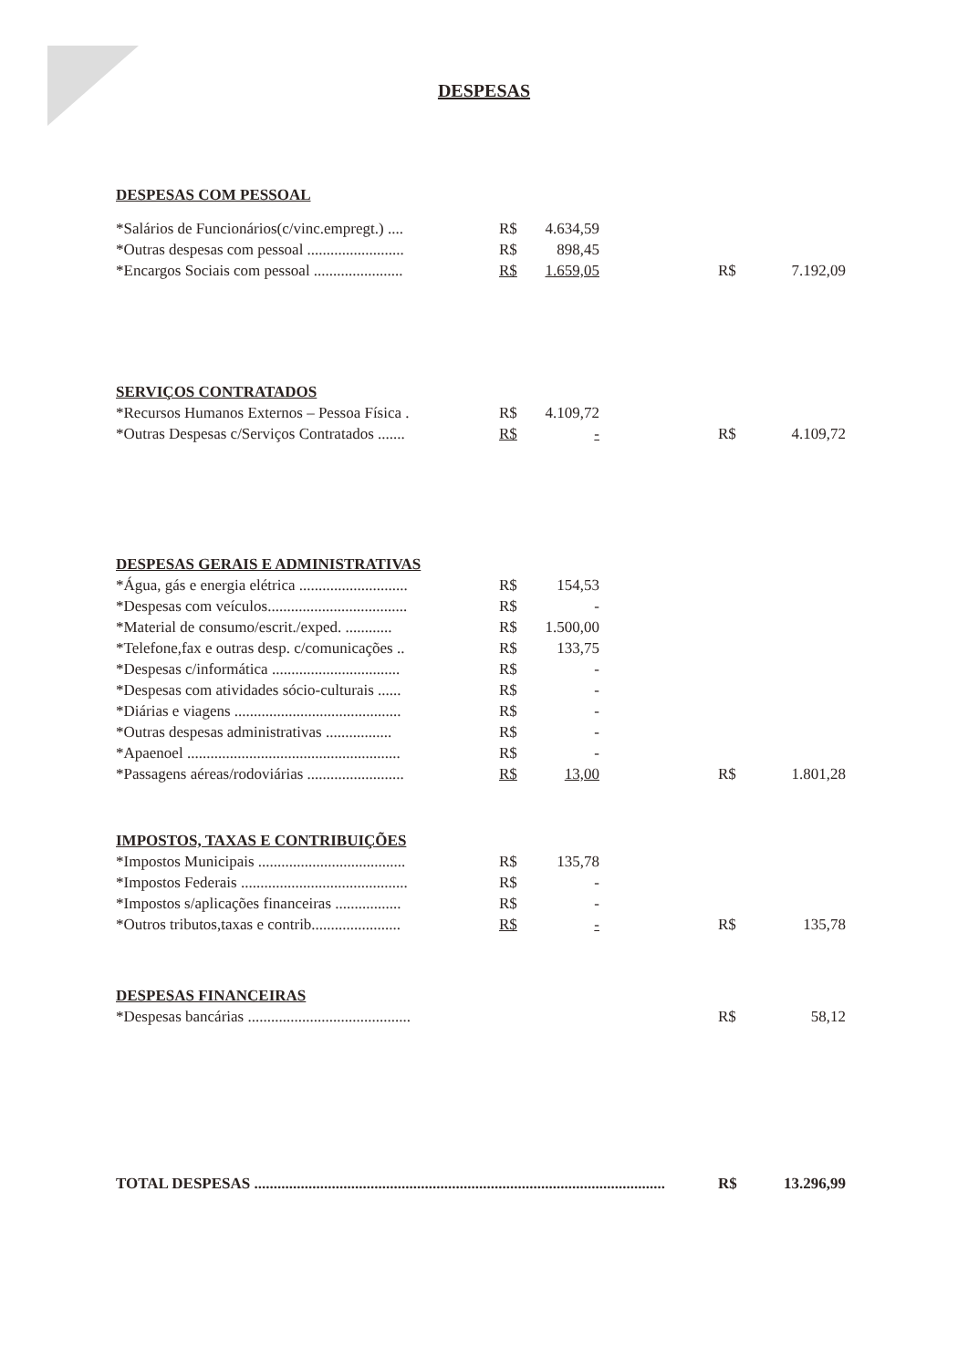DESPESAS
| DESPESAS COM PESSOAL | | | | | |
| *Salários de Funcionários(c/vinc.empregt.) .... | R$ | 4.634,59 | | | |
| *Outras despesas com pessoal ......................... | R$ | 898,45 | | | |
| *Encargos Sociais com pessoal ....................... | R$ | 1.659,05 | | R$ | 7.192,09 |
| SERVIÇOS CONTRATADOS | | | | | |
| *Recursos Humanos Externos – Pessoa Física . | R$ | 4.109,72 | | | |
| *Outras Despesas c/Serviços Contratados ....... | R$ | - | | R$ | 4.109,72 |
| DESPESAS GERAIS E ADMINISTRATIVAS | | | | | |
| *Água, gás e energia elétrica ............................ | R$ | 154,53 | | | |
| *Despesas com veículos.................................... | R$ | - | | | |
| *Material de consumo/escrit./exped. ............ | R$ | 1.500,00 | | | |
| *Telefone,fax e outras desp. c/comunicações .. | R$ | 133,75 | | | |
| *Despesas c/informática ................................. | R$ | - | | | |
| *Despesas com atividades sócio-culturais ...... | R$ | - | | | |
| *Diárias e viagens ........................................... | R$ | - | | | |
| *Outras despesas administrativas ................. | R$ | - | | | |
| *Apaenoel ....................................................... | R$ | - | | | |
| *Passagens aéreas/rodoviárias ......................... | R$ | 13,00 | | R$ | 1.801,28 |
| IMPOSTOS, TAXAS E CONTRIBUIÇÕES | | | | | |
| *Impostos Municipais ...................................... | R$ | 135,78 | | | |
| *Impostos Federais ........................................... | R$ | - | | | |
| *Impostos s/aplicações financeiras ................. | R$ | - | | | |
| *Outros tributos,taxas e contrib....................... | R$ | - | | R$ | 135,78 |
| DESPESAS FINANCEIRAS | | | | | |
| *Despesas bancárias .......................................... | | | | R$ | 58,12 |
| TOTAL DESPESAS .......................................................................................................... | | | | R$ | 13.296,99 |